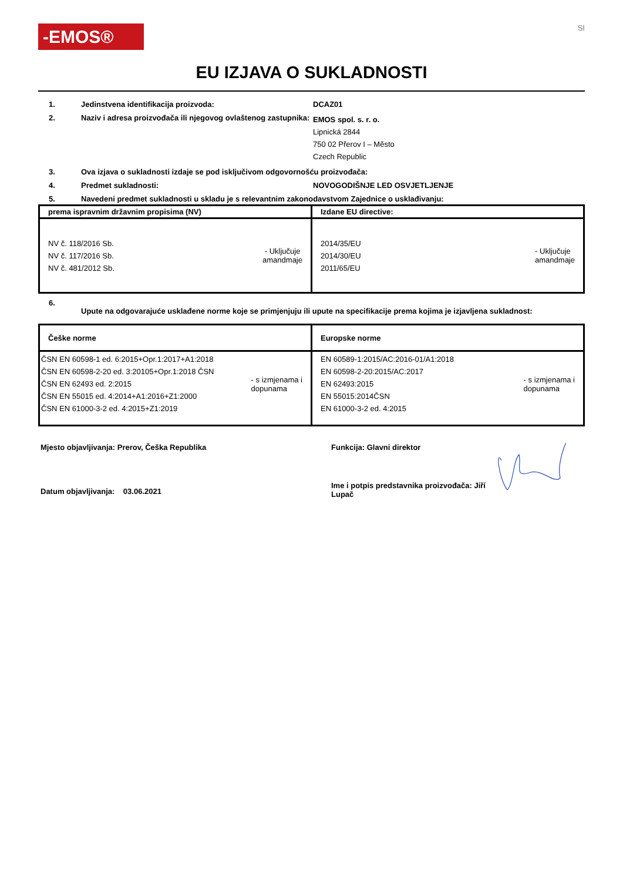-EMOS®
SI
EU IZJAVA O SUKLADNOSTI
1. Jedinstvena identifikacija proizvoda: DCAZ01
2. Naziv i adresa proizvođača ili njegovog ovlaštenog zastupnika:
EMOS spol. s. r. o.
Lipnická 2844
750 02 Přerov I – Město
Czech Republic
3. Ova izjava o sukladnosti izdaje se pod isključivom odgovornošću proizvođača:
4. Predmet sukladnosti: NOVOGODIŠNJE LED OSVJETLJENJE
5. Navedeni predmet sukladnosti u skladu je s relevantnim zakonodavstvom Zajednice o usklađivanju:
| prema ispravnim državnim propisima (NV) | Izdane EU directive: |
| --- | --- |
| NV č. 118/2016 Sb. NV č. 117/2016 Sb. NV č. 481/2012 Sb. - Uključuje amandmaje | 2014/35/EU 2014/30/EU 2011/65/EU - Uključuje amandmaje |
6.
Upute na odgovarajuće usklađene norme koje se primjenjuju ili upute na specifikacije prema kojima je izjavljena sukladnost:
| Češke norme | Europske norme |
| --- | --- |
| ČSN EN 60598-1 ed. 6:2015+Opr.1:2017+A1:2018 ČSN EN 60598-2-20 ed. 3:20105+Opr.1:2018 ČSN ČSN EN 62493 ed. 2:2015 ČSN EN 55015 ed. 4:2014+A1:2016+Z1:2000 ČSN EN 61000-3-2 ed. 4:2015+Z1:2019 - s izmjenama i dopunama | EN 60589-1:2015/AC:2016-01/A1:2018 EN 60598-2-20:2015/AC:2017 EN 62493:2015 EN 55015:2014ČSN EN 61000-3-2 ed. 4:2015 - s izmjenama i dopunama |
Mjesto objavljivanja: Prerov, Češka Republika
Datum objavljivanja: 03.06.2021
Funkcija: Glavni direktor
Ime i potpis predstavnika proizvođača: Jiří Lupač